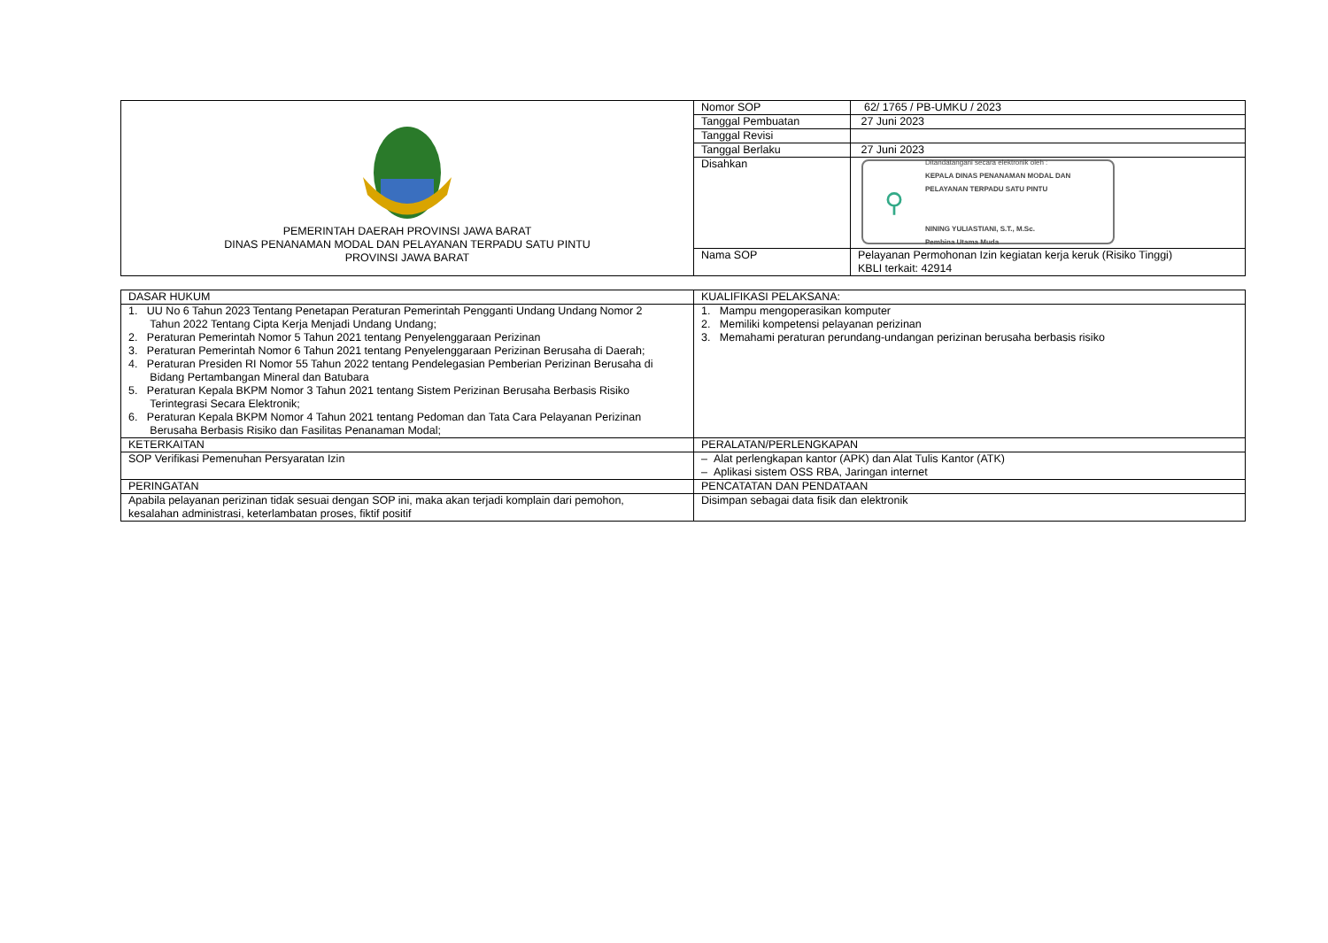| PEMERINTAH DAERAH PROVINSI JAWA BARAT DINAS PENANAMAN MODAL DAN PELAYANAN TERPADU SATU PINTU PROVINSI JAWA BARAT | Nomor SOP | 62/ 1765 / PB-UMKU / 2023 |
| | Tanggal Pembuatan | 27 Juni 2023 |
| | Tanggal Revisi | |
| | Tanggal Berlaku | 27 Juni 2023 |
| | Disahkan | ⚲ Ditandatangani secara elektronik oleh : KEPALA DINAS PENANAMAN MODAL DAN PELAYANAN TERPADU SATU PINTU NINING YULIASTIANI, S.T., M.Sc. Pembina Utama Muda |
| | Nama SOP | Pelayanan Permohonan Izin kegiatan kerja keruk (Risiko Tinggi) KBLI terkait: 42914 |
| DASAR HUKUM | KUALIFIKASI PELAKSANA: |
| 1. UU No 6 Tahun 2023 Tentang Penetapan Peraturan Pemerintah Pengganti Undang Undang Nomor 2 Tahun 2022 Tentang Cipta Kerja Menjadi Undang Undang; 2. Peraturan Pemerintah Nomor 5 Tahun 2021 tentang Penyelenggaraan Perizinan 3. Peraturan Pemerintah Nomor 6 Tahun 2021 tentang Penyelenggaraan Perizinan Berusaha di Daerah; 4. Peraturan Presiden RI Nomor 55 Tahun 2022 tentang Pendelegasian Pemberian Perizinan Berusaha di Bidang Pertambangan Mineral dan Batubara 5. Peraturan Kepala BKPM Nomor 3 Tahun 2021 tentang Sistem Perizinan Berusaha Berbasis Risiko Terintegrasi Secara Elektronik; 6. Peraturan Kepala BKPM Nomor 4 Tahun 2021 tentang Pedoman dan Tata Cara Pelayanan Perizinan Berusaha Berbasis Risiko dan Fasilitas Penanaman Modal; | 1. Mampu mengoperasikan komputer 2. Memiliki kompetensi pelayanan perizinan 3. Memahami peraturan perundang-undangan perizinan berusaha berbasis risiko |
| KETERKAITAN | PERALATAN/PERLENGKAPAN |
| SOP Verifikasi Pemenuhan Persyaratan Izin | – Alat perlengkapan kantor (APK) dan Alat Tulis Kantor (ATK) – Aplikasi sistem OSS RBA, Jaringan internet |
| PERINGATAN | PENCATATAN DAN PENDATAAN |
| Apabila pelayanan perizinan tidak sesuai dengan SOP ini, maka akan terjadi komplain dari pemohon, kesalahan administrasi, keterlambatan proses, fiktif positif | Disimpan sebagai data fisik dan elektronik |